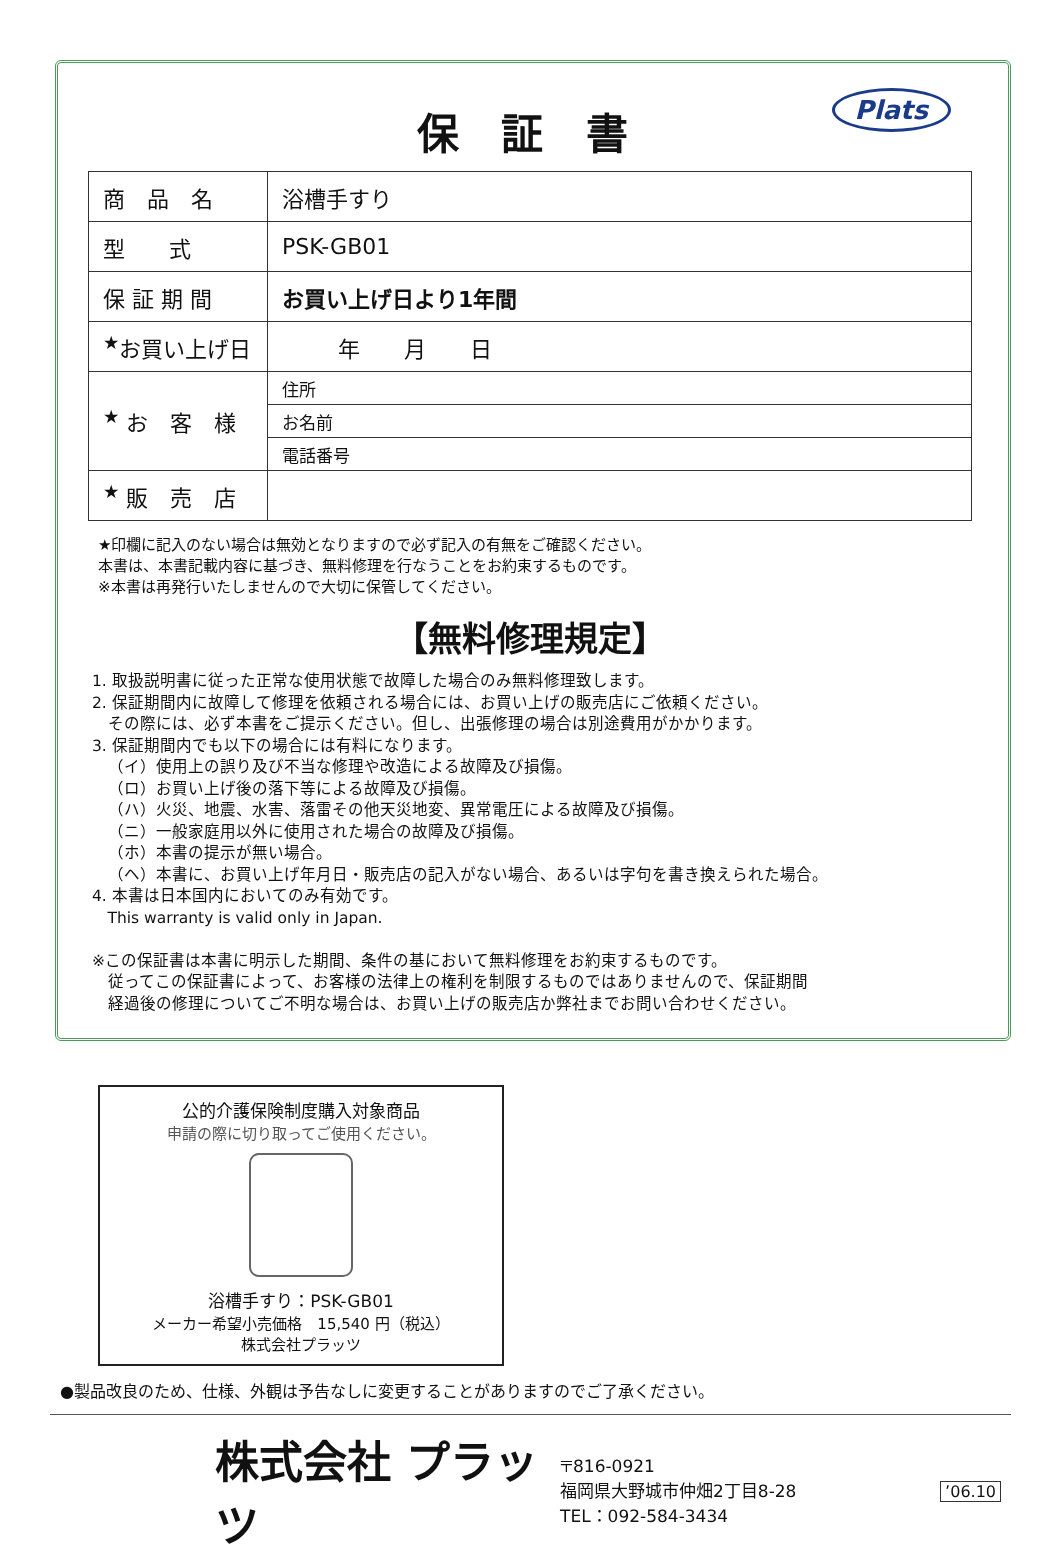Plats
保 証 書
| 商 品 名 | 浴槽手すり |
| 型 式 | PSK-GB01 |
| 保 証 期 間 | お買い上げ日より1年間 |
| <sup>★</sup>お買い上げ日 | 年 月 日 |
| <sup>★</sup> お 客 様 | 住所 |
| | お名前 |
| | 電話番号 |
| <sup>★</sup> 販 売 店 | |
★印欄に記入のない場合は無効となりますので必ず記入の有無をご確認ください。
本書は、本書記載内容に基づき、無料修理を行なうことをお約束するものです。
※本書は再発行いたしませんので大切に保管してください。
【無料修理規定】
1. 取扱説明書に従った正常な使用状態で故障した場合のみ無料修理致します。
2. 保証期間内に故障して修理を依頼される場合には、お買い上げの販売店にご依頼ください。
 その際には、必ず本書をご提示ください。但し、出張修理の場合は別途費用がかかります。
3. 保証期間内でも以下の場合には有料になります。
 （イ）使用上の誤り及び不当な修理や改造による故障及び損傷。
 （ロ）お買い上げ後の落下等による故障及び損傷。
 （ハ）火災、地震、水害、落雷その他天災地変、異常電圧による故障及び損傷。
 （ニ）一般家庭用以外に使用された場合の故障及び損傷。
 （ホ）本書の提示が無い場合。
 （ヘ）本書に、お買い上げ年月日・販売店の記入がない場合、あるいは字句を書き換えられた場合。
4. 本書は日本国内においてのみ有効です。
 This warranty is valid only in Japan.
※この保証書は本書に明示した期間、条件の基において無料修理をお約束するものです。
 従ってこの保証書によって、お客様の法律上の権利を制限するものではありませんので、保証期間
 経過後の修理についてご不明な場合は、お買い上げの販売店か弊社までお問い合わせください。
公的介護保険制度購入対象商品
申請の際に切り取ってご使用ください。
浴槽手すり：PSK-GB01
メーカー希望小売価格　15,540 円（税込）
株式会社プラッツ
●製品改良のため、仕様、外観は予告なしに変更することがありますのでご了承ください。
株式会社 プラッツ
〒816-0921
福岡県大野城市仲畑2丁目8-28
TEL：092-584-3434
’06.10